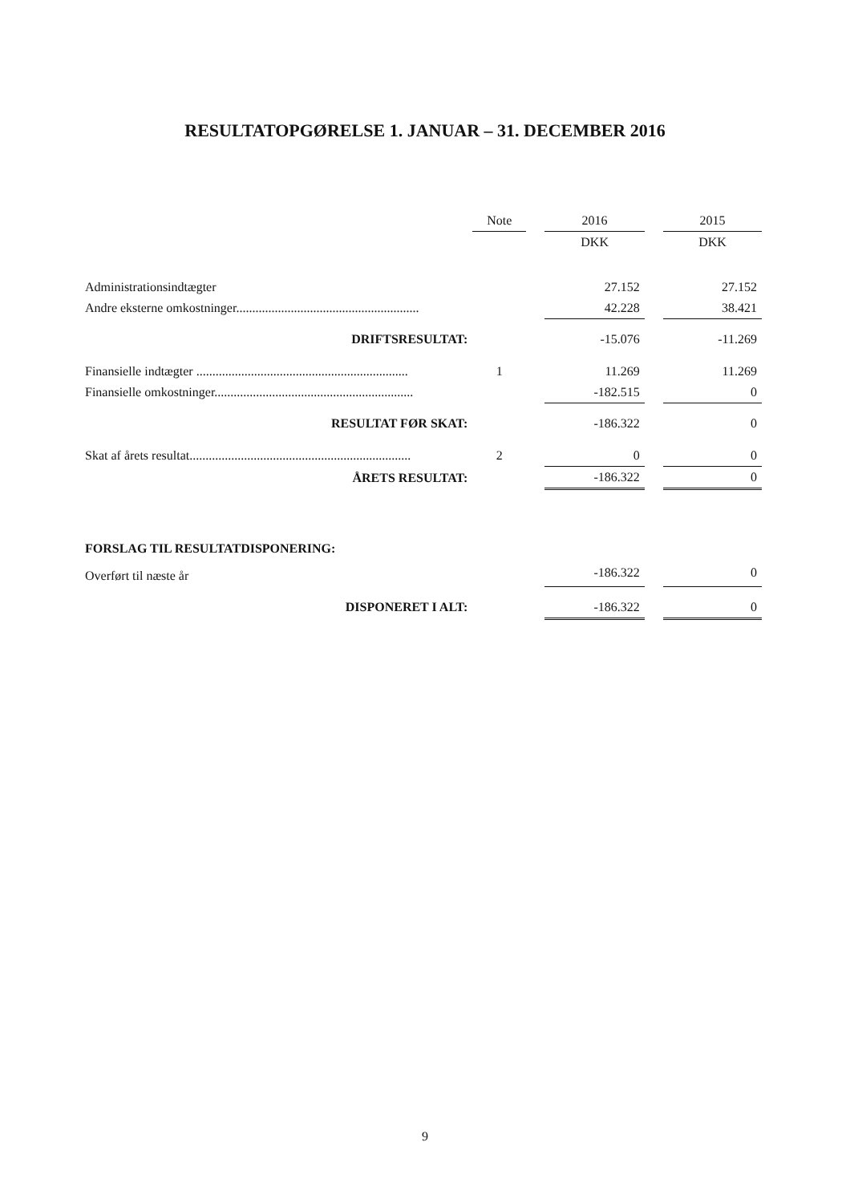RESULTATOPGØRELSE 1. JANUAR – 31. DECEMBER 2016
| | Note | | 2016 | | 2015 |
| --- | --- | --- | --- | --- | --- |
| | | | DKK | | DKK |
| Administrationsindtægter | | | 27.152 | | 27.152 |
| Andre eksterne omkostninger......................................................... | | | 42.228 | | 38.421 |
| DRIFTSRESULTAT: | | | -15.076 | | -11.269 |
| Finansielle indtægter .................................................................. | 1 | | 11.269 | | 11.269 |
| Finansielle omkostninger.............................................................. | | | -182.515 | | 0 |
| RESULTAT FØR SKAT: | | | -186.322 | | 0 |
| Skat af årets resultat..................................................................... | 2 | | 0 | | 0 |
| ÅRETS RESULTAT: | | | -186.322 | | 0 |
| FORSLAG TIL RESULTATDISPONERING: | | | | | |
| Overført til næste år | | | -186.322 | | 0 |
| DISPONERET I ALT: | | | -186.322 | | 0 |
9